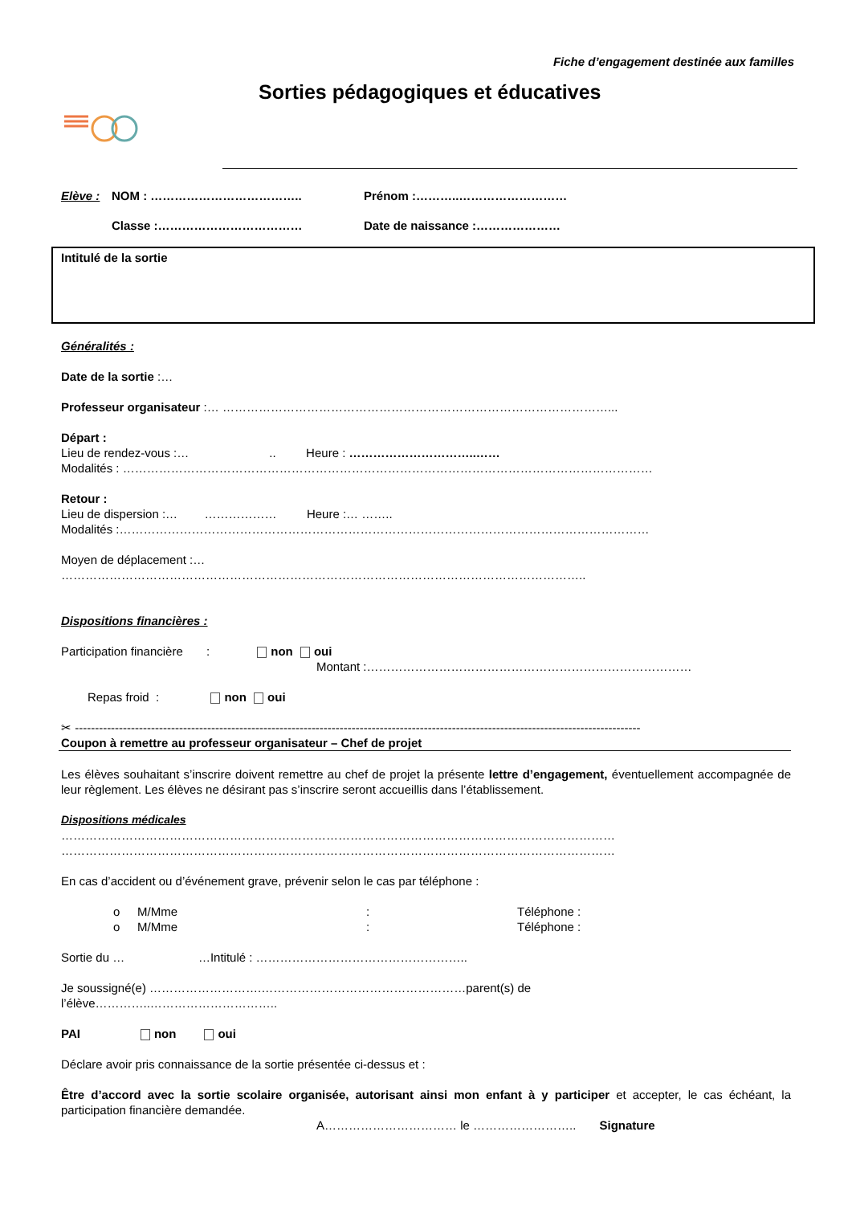Fiche d’engagement destinée aux familles
Sorties pédagogiques et éducatives
Elève : NOM : ……………………………….. Prénom :………..………………………
Classe :……………………………… Date de naissance :…………………
Intitulé de la sortie
Généralités :
Date de la sortie :…
Professeur organisateur :… ……………………………………………………………………………………...
Départ :
Lieu de rendez-vous :… .. Heure : …………………………..……
Modalités : ……………………………………………………………………………………………………………………
Retour :
Lieu de dispersion :… ……………… Heure :… ……..
Modalités :……………………………………………………………………………………………………………………
Moyen de déplacement :…
…………………………………………………………………………………………………………………..
Dispositions financières :
Participation financière : non oui
Montant :………………………………………………………………………
Repas froid : non oui
✂ ---------------------------------------------------------------------------------------------------------------------------------------------
Coupon à remettre au professeur organisateur – Chef de projet
Les élèves souhaitant s’inscrire doivent remettre au chef de projet la présente lettre d’engagement, éventuellement accompagnée de leur règlement. Les élèves ne désirant pas s’inscrire seront accueillis dans l’établissement.
Dispositions médicales
…………………………………………………………………………………………………………………………
…………………………………………………………………………………………………………………………
En cas d’accident ou d’événement grave, prévenir selon le cas par téléphone :
o M/Mme: Téléphone :
o M/Mme: Téléphone :
Sortie du … …Intitulé : ……………………………………………..
Je soussigné(e) ……………………….……………………………………………parent(s) de
l’élève…………..…………………………..
PAI non oui
Déclare avoir pris connaissance de la sortie présentée ci-dessus et :
Être d’accord avec la sortie scolaire organisée, autorisant ainsi mon enfant à y participer et accepter, le cas échéant, la participation financière demandée.
A…………………………… le …………………….. Signature